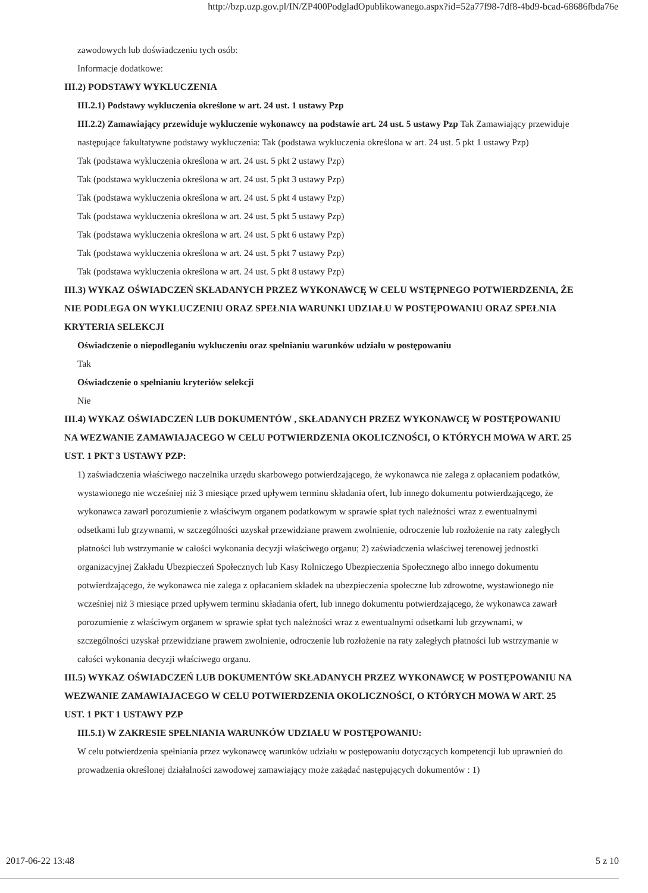http://bzp.uzp.gov.pl/IN/ZP400PodgladOpublikowanego.aspx?id=52a77f98-7df8-4bd9-bcad-68686fbda76e
zawodowych lub doświadczeniu tych osób:
Informacje dodatkowe:
III.2) PODSTAWY WYKLUCZENIA
III.2.1) Podstawy wykluczenia określone w art. 24 ust. 1 ustawy Pzp
III.2.2) Zamawiający przewiduje wykluczenie wykonawcy na podstawie art. 24 ust. 5 ustawy Pzp Tak Zamawiający przewiduje następujące fakultatywne podstawy wykluczenia: Tak (podstawa wykluczenia określona w art. 24 ust. 5 pkt 1 ustawy Pzp)
Tak (podstawa wykluczenia określona w art. 24 ust. 5 pkt 2 ustawy Pzp)
Tak (podstawa wykluczenia określona w art. 24 ust. 5 pkt 3 ustawy Pzp)
Tak (podstawa wykluczenia określona w art. 24 ust. 5 pkt 4 ustawy Pzp)
Tak (podstawa wykluczenia określona w art. 24 ust. 5 pkt 5 ustawy Pzp)
Tak (podstawa wykluczenia określona w art. 24 ust. 5 pkt 6 ustawy Pzp)
Tak (podstawa wykluczenia określona w art. 24 ust. 5 pkt 7 ustawy Pzp)
Tak (podstawa wykluczenia określona w art. 24 ust. 5 pkt 8 ustawy Pzp)
III.3) WYKAZ OŚWIADCZEŃ SKŁADANYCH PRZEZ WYKONAWCĘ W CELU WSTĘPNEGO POTWIERDZENIA, ŻE NIE PODLEGA ON WYKLUCZENIU ORAZ SPEŁNIA WARUNKI UDZIAŁU W POSTĘPOWANIU ORAZ SPEŁNIA KRYTERIA SELEKCJI
Oświadczenie o niepodleganiu wykluczeniu oraz spełnianiu warunków udziału w postępowaniu
Tak
Oświadczenie o spełnianiu kryteriów selekcji
Nie
III.4) WYKAZ OŚWIADCZEŃ LUB DOKUMENTÓW , SKŁADANYCH PRZEZ WYKONAWCĘ W POSTĘPOWANIU NA WEZWANIE ZAMAWIAJACEGO W CELU POTWIERDZENIA OKOLICZNOŚCI, O KTÓRYCH MOWA W ART. 25 UST. 1 PKT 3 USTAWY PZP:
1) zaświadczenia właściwego naczelnika urzędu skarbowego potwierdzającego, że wykonawca nie zalega z opłacaniem podatków, wystawionego nie wcześniej niż 3 miesiące przed upływem terminu składania ofert, lub innego dokumentu potwierdzającego, że wykonawca zawarł porozumienie z właściwym organem podatkowym w sprawie spłat tych należności wraz z ewentualnymi odsetkami lub grzywnami, w szczególności uzyskał przewidziane prawem zwolnienie, odroczenie lub rozłożenie na raty zaległych płatności lub wstrzymanie w całości wykonania decyzji właściwego organu; 2) zaświadczenia właściwej terenowej jednostki organizacyjnej Zakładu Ubezpieczeń Społecznych lub Kasy Rolniczego Ubezpieczenia Społecznego albo innego dokumentu potwierdzającego, że wykonawca nie zalega z opłacaniem składek na ubezpieczenia społeczne lub zdrowotne, wystawionego nie wcześniej niż 3 miesiące przed upływem terminu składania ofert, lub innego dokumentu potwierdzającego, że wykonawca zawarł porozumienie z właściwym organem w sprawie spłat tych należności wraz z ewentualnymi odsetkami lub grzywnami, w szczególności uzyskał przewidziane prawem zwolnienie, odroczenie lub rozłożenie na raty zaległych płatności lub wstrzymanie w całości wykonania decyzji właściwego organu.
III.5) WYKAZ OŚWIADCZEŃ LUB DOKUMENTÓW SKŁADANYCH PRZEZ WYKONAWCĘ W POSTĘPOWANIU NA WEZWANIE ZAMAWIAJACEGO W CELU POTWIERDZENIA OKOLICZNOŚCI, O KTÓRYCH MOWA W ART. 25 UST. 1 PKT 1 USTAWY PZP
III.5.1) W ZAKRESIE SPEŁNIANIA WARUNKÓW UDZIAŁU W POSTĘPOWANIU:
W celu potwierdzenia spełniania przez wykonawcę warunków udziału w postępowaniu dotyczących kompetencji lub uprawnień do prowadzenia określonej działalności zawodowej zamawiający może zażądać następujących dokumentów : 1)
2017-06-22 13:48 5 z 10